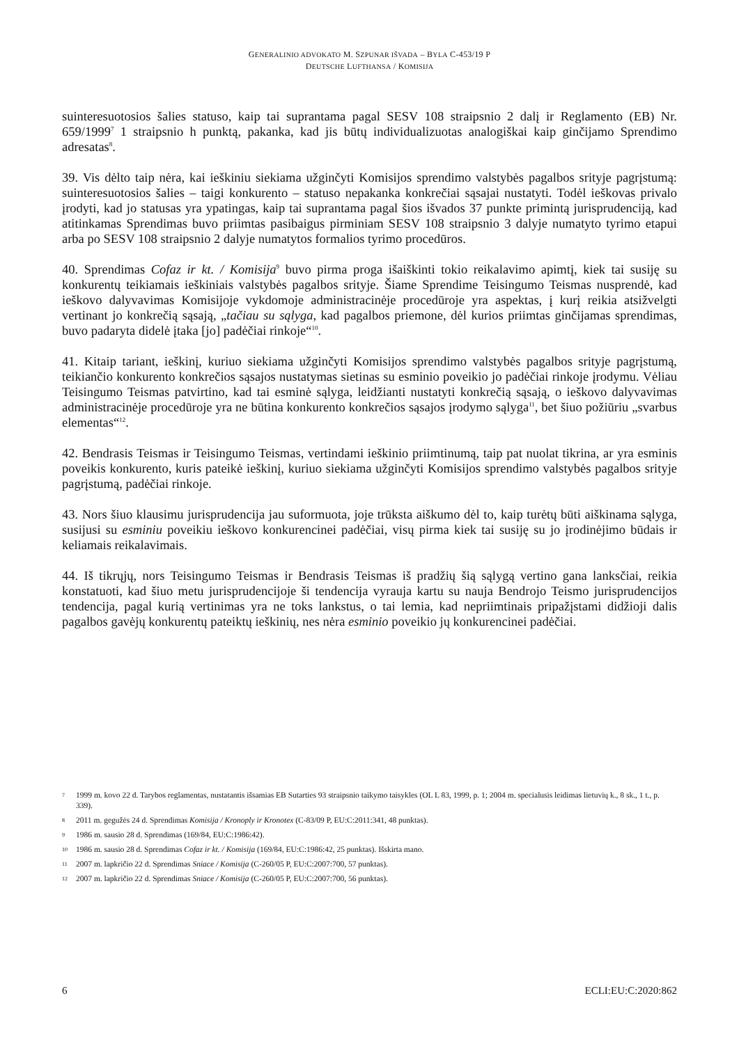GENERALINIO ADVOKATO M. SZPUNAR IŠVADA – BYLA C-453/19 P
DEUTSCHE LUFTHANSA / KOMISIJA
suinteresuotosios šalies statuso, kaip tai suprantama pagal SESV 108 straipsnio 2 dalį ir Reglamento (EB) Nr. 659/1999<sup>7</sup> 1 straipsnio h punktą, pakanka, kad jis būtų individualizuotas analogiškai kaip ginčijamo Sprendimo adresatas<sup>8</sup>.
39. Vis dėlto taip nėra, kai ieškiniu siekiama užginčyti Komisijos sprendimo valstybės pagalbos srityje pagrįstumą: suinteresuotosios šalies – taigi konkurento – statuso nepakanka konkrečiai sąsajai nustatyti. Todėl ieškovas privalo įrodyti, kad jo statusas yra ypatingas, kaip tai suprantama pagal šios išvados 37 punkte primintą jurisprudenciją, kad atitinkamas Sprendimas buvo priimtas pasibaigus pirminiam SESV 108 straipsnio 3 dalyje numatyto tyrimo etapui arba po SESV 108 straipsnio 2 dalyje numatytos formalios tyrimo procedūros.
40. Sprendimas Cofaz ir kt. / Komisija<sup>9</sup> buvo pirma proga išaiškinti tokio reikalavimo apimtį, kiek tai susiję su konkurentų teikiamais ieškiniais valstybės pagalbos srityje. Šiame Sprendime Teisingumo Teismas nusprendė, kad ieškovo dalyvavimas Komisijoje vykdomoje administracinėje procedūroje yra aspektas, į kurį reikia atsižvelgti vertinant jo konkrečią sąsają, „tačiau su sąlyga, kad pagalbos priemone, dėl kurios priimtas ginčijamas sprendimas, buvo padaryta didelė įtaka [jo] padėčiai rinkoje“<sup>10</sup>.
41. Kitaip tariant, ieškinį, kuriuo siekiama užginčyti Komisijos sprendimo valstybės pagalbos srityje pagrįstumą, teikiančio konkurento konkrečios sąsajos nustatymas sietinas su esminio poveikio jo padėčiai rinkoje įrodymu. Vėliau Teisingumo Teismas patvirtino, kad tai esminė sąlyga, leidžianti nustatyti konkrečią sąsają, o ieškovo dalyvavimas administracinėje procedūroje yra ne būtina konkurento konkrečios sąsajos įrodymo sąlyga<sup>11</sup>, bet šiuo požiūriu „svarbus elementas“<sup>12</sup>.
42. Bendrasis Teismas ir Teisingumo Teismas, vertindami ieškinio priimtinumą, taip pat nuolat tikrina, ar yra esminis poveikis konkurento, kuris pateikė ieškinį, kuriuo siekiama užginčyti Komisijos sprendimo valstybės pagalbos srityje pagrįstumą, padėčiai rinkoje.
43. Nors šiuo klausimu jurisprudencija jau suformuota, joje trūksta aiškumo dėl to, kaip turėtų būti aiškinama sąlyga, susijusi su esminiu poveikiu ieškovo konkurencinei padėčiai, visų pirma kiek tai susiję su jo įrodinėjimo būdais ir keliamais reikalavimais.
44. Iš tikrųjų, nors Teisingumo Teismas ir Bendrasis Teismas iš pradžių šią sąlygą vertino gana lanksčiai, reikia konstatuoti, kad šiuo metu jurisprudencijoje ši tendencija vyrauja kartu su nauja Bendrojo Teismo jurisprudencijos tendencija, pagal kurią vertinimas yra ne toks lankstus, o tai lemia, kad nepriimtinais pripažįstami didžioji dalis pagalbos gavėjų konkurentų pateiktų ieškinių, nes nėra esminio poveikio jų konkurencinei padėčiai.
7 1999 m. kovo 22 d. Tarybos reglamentas, nustatantis išsamias EB Sutarties 93 straipsnio taikymo taisykles (OL L 83, 1999, p. 1; 2004 m. specialusis leidimas lietuvių k., 8 sk., 1 t., p. 339).
8 2011 m. gegužės 24 d. Sprendimas Komisija / Kronoply ir Kronotex (C-83/09 P, EU:C:2011:341, 48 punktas).
9 1986 m. sausio 28 d. Sprendimas (169/84, EU:C:1986:42).
10 1986 m. sausio 28 d. Sprendimas Cofaz ir kt. / Komisija (169/84, EU:C:1986:42, 25 punktas). Išskirta mano.
11 2007 m. lapkričio 22 d. Sprendimas Sniace / Komisija (C-260/05 P, EU:C:2007:700, 57 punktas).
12 2007 m. lapkričio 22 d. Sprendimas Sniace / Komisija (C-260/05 P, EU:C:2007:700, 56 punktas).
6 ECLI:EU:C:2020:862